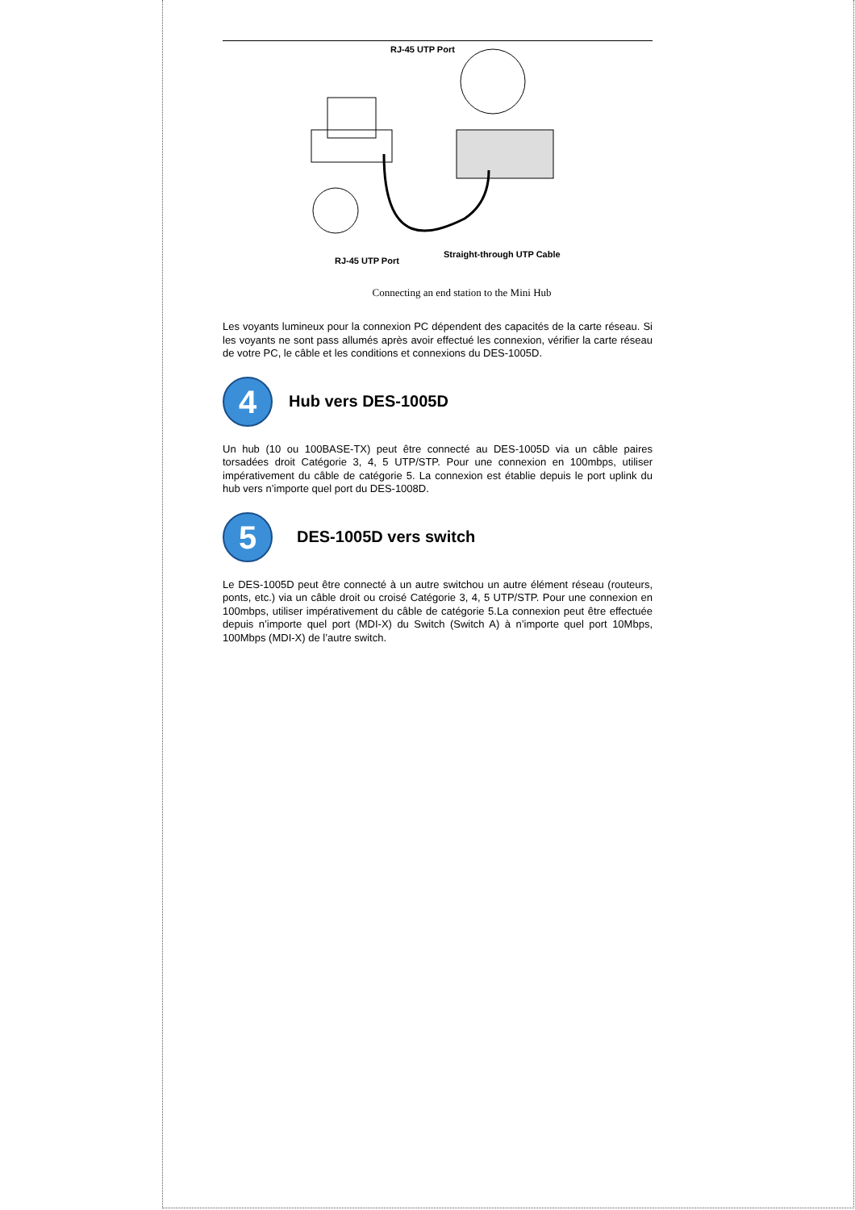RJ-45 UTP Port
RJ-45 UTP Port
Straight-through UTP Cable
Connecting an end station to the Mini Hub
Les voyants lumineux pour la connexion PC dépendent des capacités de la carte réseau. Si les voyants ne sont pass allumés après avoir effectué les connexion, vérifier la carte réseau de votre PC, le câble et les conditions et connexions du DES-1005D.
4
Hub vers DES-1005D
Un hub (10 ou 100BASE-TX) peut être connecté au DES-1005D via un câble paires torsadées droit Catégorie 3, 4, 5 UTP/STP. Pour une connexion en 100mbps, utiliser impérativement du câble de catégorie 5. La connexion est établie depuis le port uplink du hub vers n’importe quel port du DES-1008D.
5
DES-1005D vers switch
Le DES-1005D peut être connecté à un autre switchou un autre élément réseau (routeurs, ponts, etc.) via un câble droit ou croisé Catégorie 3, 4, 5 UTP/STP. Pour une connexion en 100mbps, utiliser impérativement du câble de catégorie 5.La connexion peut être effectuée depuis n’importe quel port (MDI-X) du Switch (Switch A) à n’importe quel port 10Mbps, 100Mbps (MDI-X) de l’autre switch.